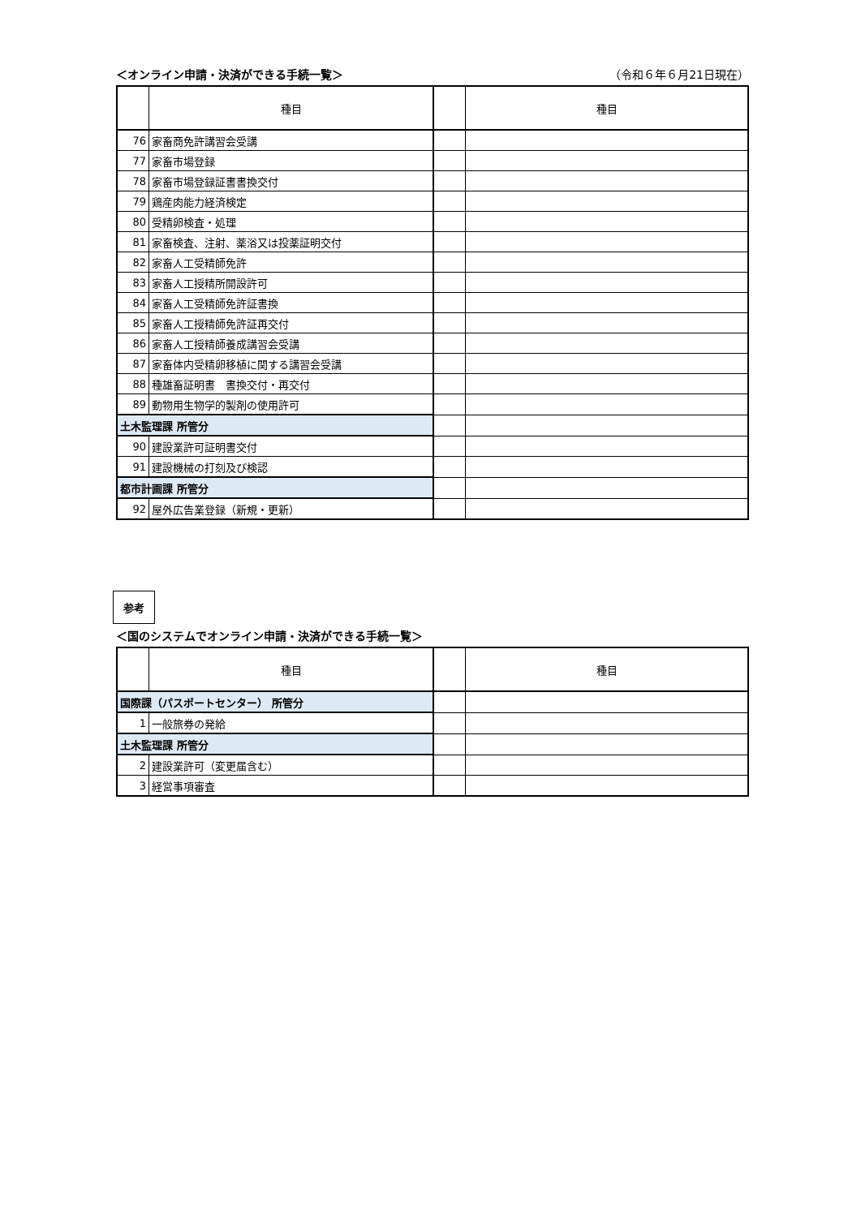＜オンライン申請・決済ができる手続一覧＞ （令和６年６月21日現在）
| | 種目 | | 種目 |
| --- | --- | --- | --- |
| 76 | 家畜商免許講習会受講 | | |
| 77 | 家畜市場登録 | | |
| 78 | 家畜市場登録証書書換交付 | | |
| 79 | 鶏産肉能力経済検定 | | |
| 80 | 受精卵検査・処理 | | |
| 81 | 家畜検査、注射、薬浴又は投薬証明交付 | | |
| 82 | 家畜人工受精師免許 | | |
| 83 | 家畜人工授精所開設許可 | | |
| 84 | 家畜人工受精師免許証書換 | | |
| 85 | 家畜人工授精師免許証再交付 | | |
| 86 | 家畜人工授精師養成講習会受講 | | |
| 87 | 家畜体内受精卵移植に関する講習会受講 | | |
| 88 | 種雄畜証明書 書換交付・再交付 | | |
| 89 | 動物用生物学的製剤の使用許可 | | |
| 土木監理課 所管分 | | | |
| 90 | 建設業許可証明書交付 | | |
| 91 | 建設機械の打刻及び検認 | | |
| 都市計画課 所管分 | | | |
| 92 | 屋外広告業登録（新規・更新） | | |
参考
＜国のシステムでオンライン申請・決済ができる手続一覧＞
| | 種目 | | 種目 |
| --- | --- | --- | --- |
| 国際課（パスポートセンター） 所管分 | | | |
| 1 | 一般旅券の発給 | | |
| 土木監理課 所管分 | | | |
| 2 | 建設業許可（変更届含む） | | |
| 3 | 経営事項審査 | | |